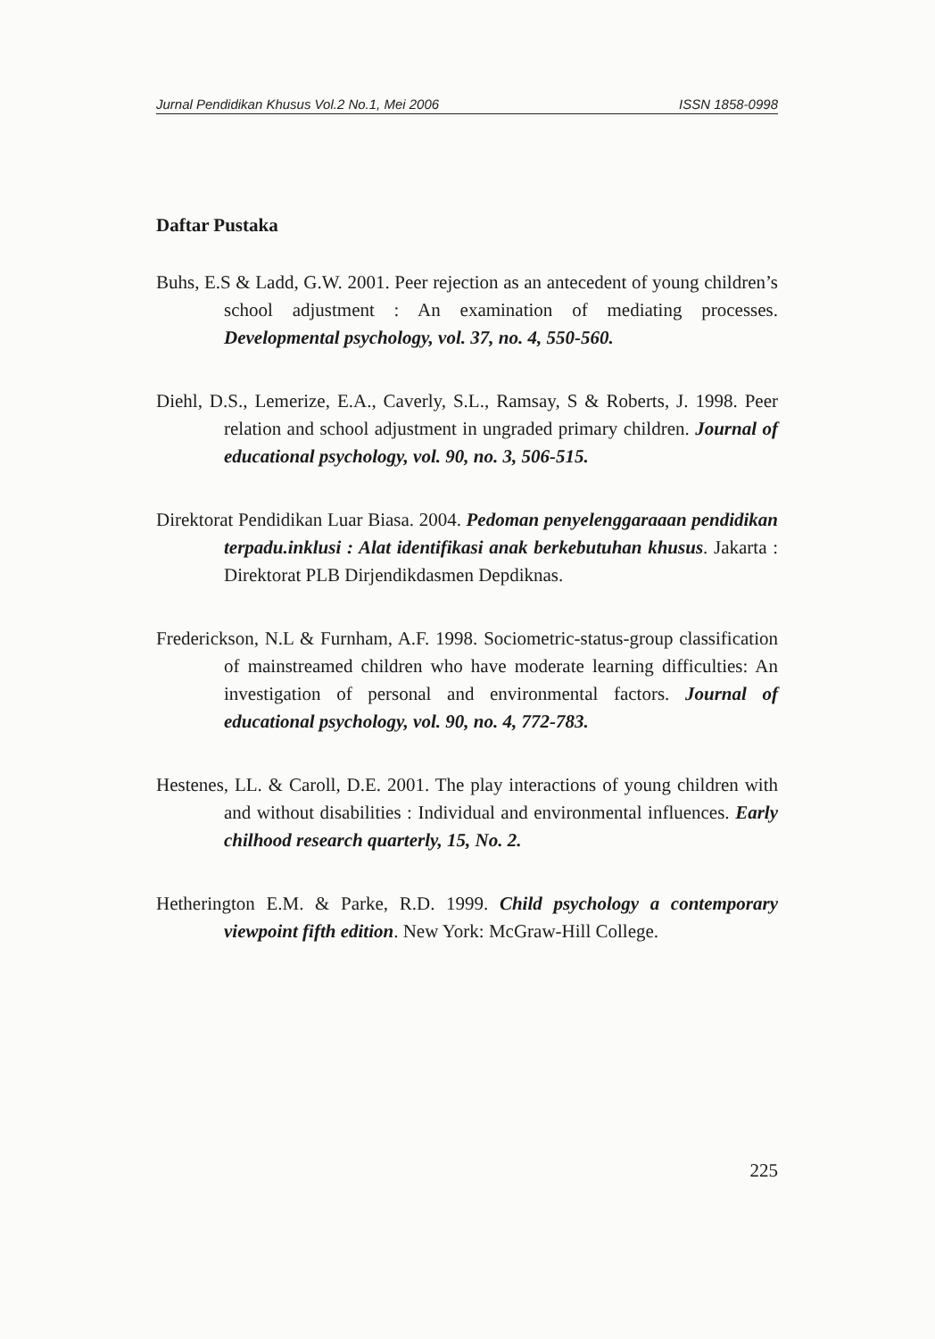Jurnal Pendidikan Khusus Vol.2 No.1, Mei 2006 ISSN 1858-0998
Daftar Pustaka
Buhs, E.S & Ladd, G.W. 2001. Peer rejection as an antecedent of young children’s school adjustment : An examination of mediating processes. Developmental psychology, vol. 37, no. 4, 550-560.
Diehl, D.S., Lemerize, E.A., Caverly, S.L., Ramsay, S & Roberts, J. 1998. Peer relation and school adjustment in ungraded primary children. Journal of educational psychology, vol. 90, no. 3, 506-515.
Direktorat Pendidikan Luar Biasa. 2004. Pedoman penyelenggaraaan pendidikan terpadu.inklusi : Alat identifikasi anak berkebutuhan khusus. Jakarta : Direktorat PLB Dirjendikdasmen Depdiknas.
Frederickson, N.L & Furnham, A.F. 1998. Sociometric-status-group classification of mainstreamed children who have moderate learning difficulties: An investigation of personal and environmental factors. Journal of educational psychology, vol. 90, no. 4, 772-783.
Hestenes, LL. & Caroll, D.E. 2001. The play interactions of young children with and without disabilities : Individual and environmental influences. Early chilhood research quarterly, 15, No. 2.
Hetherington E.M. & Parke, R.D. 1999. Child psychology a contemporary viewpoint fifth edition. New York: McGraw-Hill College.
225